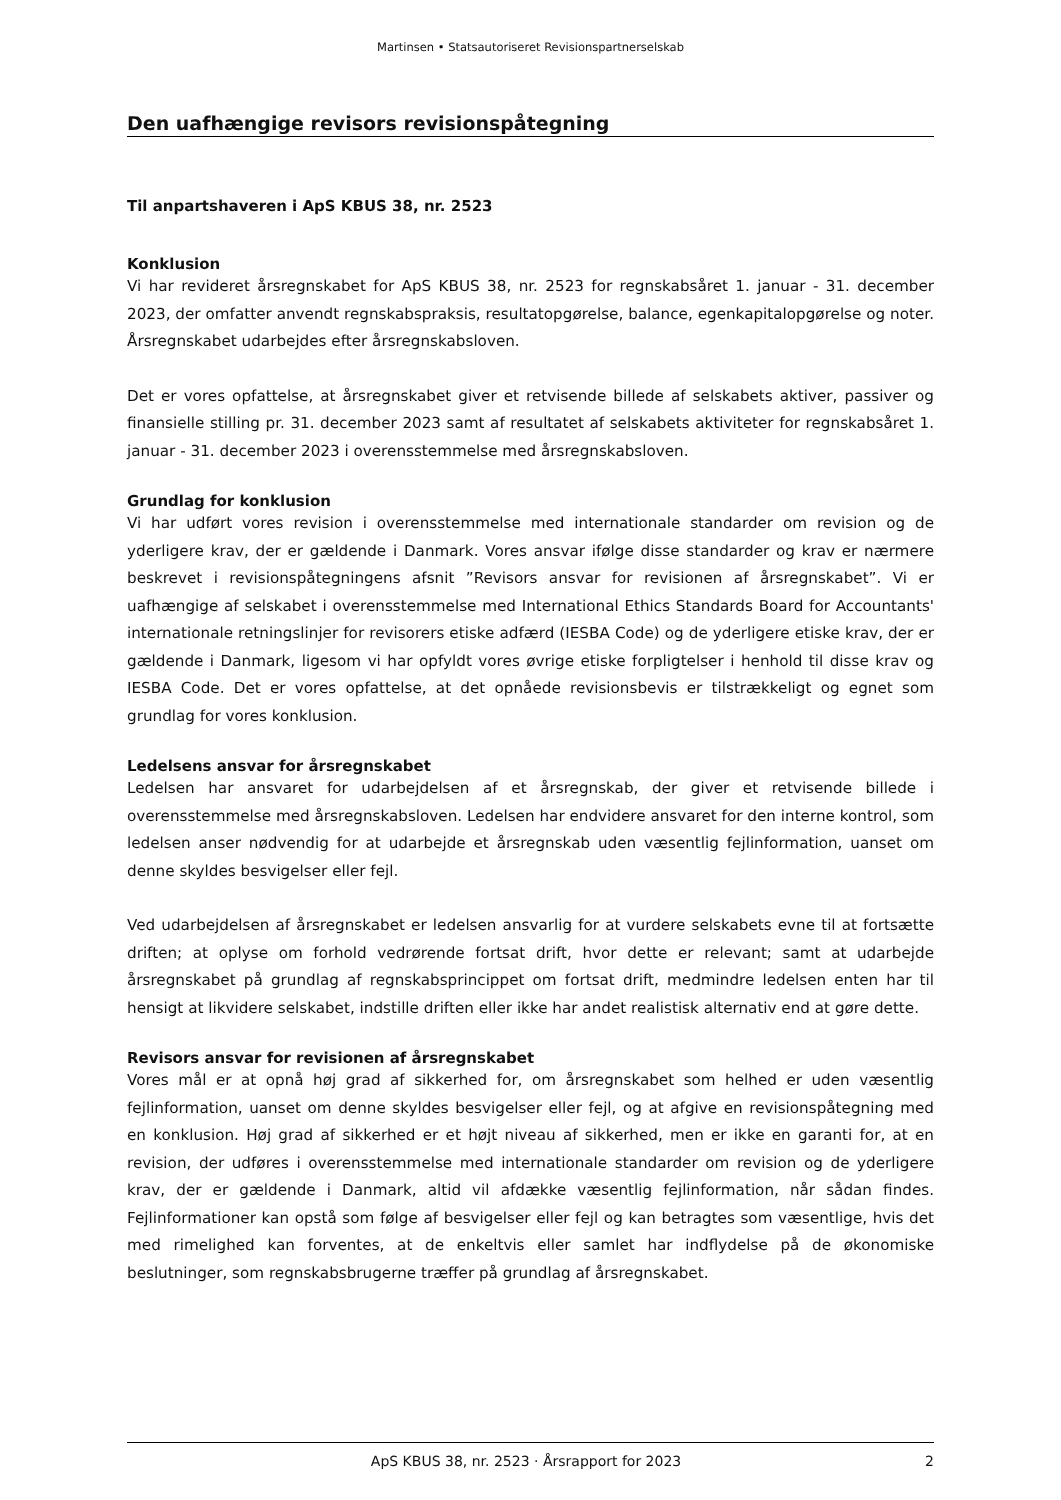Martinsen • Statsautoriseret Revisionspartnerselskab
Den uafhængige revisors revisionspåtegning
Til anpartshaveren i ApS KBUS 38, nr. 2523
Konklusion
Vi har revideret årsregnskabet for ApS KBUS 38, nr. 2523 for regnskabsåret 1. januar - 31. december 2023, der omfatter anvendt regnskabspraksis, resultatopgørelse, balance, egenkapitalopgørelse og noter. Årsregnskabet udarbejdes efter årsregnskabsloven.
Det er vores opfattelse, at årsregnskabet giver et retvisende billede af selskabets aktiver, passiver og finansielle stilling pr. 31. december 2023 samt af resultatet af selskabets aktiviteter for regnskabsåret 1. januar - 31. december 2023 i overensstemmelse med årsregnskabsloven.
Grundlag for konklusion
Vi har udført vores revision i overensstemmelse med internationale standarder om revision og de yderligere krav, der er gældende i Danmark. Vores ansvar ifølge disse standarder og krav er nærmere beskrevet i revisionspåtegningens afsnit ”Revisors ansvar for revisionen af årsregnskabet”. Vi er uafhængige af selskabet i overensstemmelse med International Ethics Standards Board for Accountants' internationale retningslinjer for revisorers etiske adfærd (IESBA Code) og de yderligere etiske krav, der er gældende i Danmark, ligesom vi har opfyldt vores øvrige etiske forpligtelser i henhold til disse krav og IESBA Code. Det er vores opfattelse, at det opnåede revisionsbevis er tilstrækkeligt og egnet som grundlag for vores konklusion.
Ledelsens ansvar for årsregnskabet
Ledelsen har ansvaret for udarbejdelsen af et årsregnskab, der giver et retvisende billede i overensstemmelse med årsregnskabsloven. Ledelsen har endvidere ansvaret for den interne kontrol, som ledelsen anser nødvendig for at udarbejde et årsregnskab uden væsentlig fejlinformation, uanset om denne skyldes besvigelser eller fejl.
Ved udarbejdelsen af årsregnskabet er ledelsen ansvarlig for at vurdere selskabets evne til at fortsætte driften; at oplyse om forhold vedrørende fortsat drift, hvor dette er relevant; samt at udarbejde årsregnskabet på grundlag af regnskabsprincippet om fortsat drift, medmindre ledelsen enten har til hensigt at likvidere selskabet, indstille driften eller ikke har andet realistisk alternativ end at gøre dette.
Revisors ansvar for revisionen af årsregnskabet
Vores mål er at opnå høj grad af sikkerhed for, om årsregnskabet som helhed er uden væsentlig fejlinformation, uanset om denne skyldes besvigelser eller fejl, og at afgive en revisionspåtegning med en konklusion. Høj grad af sikkerhed er et højt niveau af sikkerhed, men er ikke en garanti for, at en revision, der udføres i overensstemmelse med internationale standarder om revision og de yderligere krav, der er gældende i Danmark, altid vil afdække væsentlig fejlinformation, når sådan findes. Fejlinformationer kan opstå som følge af besvigelser eller fejl og kan betragtes som væsentlige, hvis det med rimelighed kan forventes, at de enkeltvis eller samlet har indflydelse på de økonomiske beslutninger, som regnskabsbrugerne træffer på grundlag af årsregnskabet.
ApS KBUS 38, nr. 2523 · Årsrapport for 2023 2